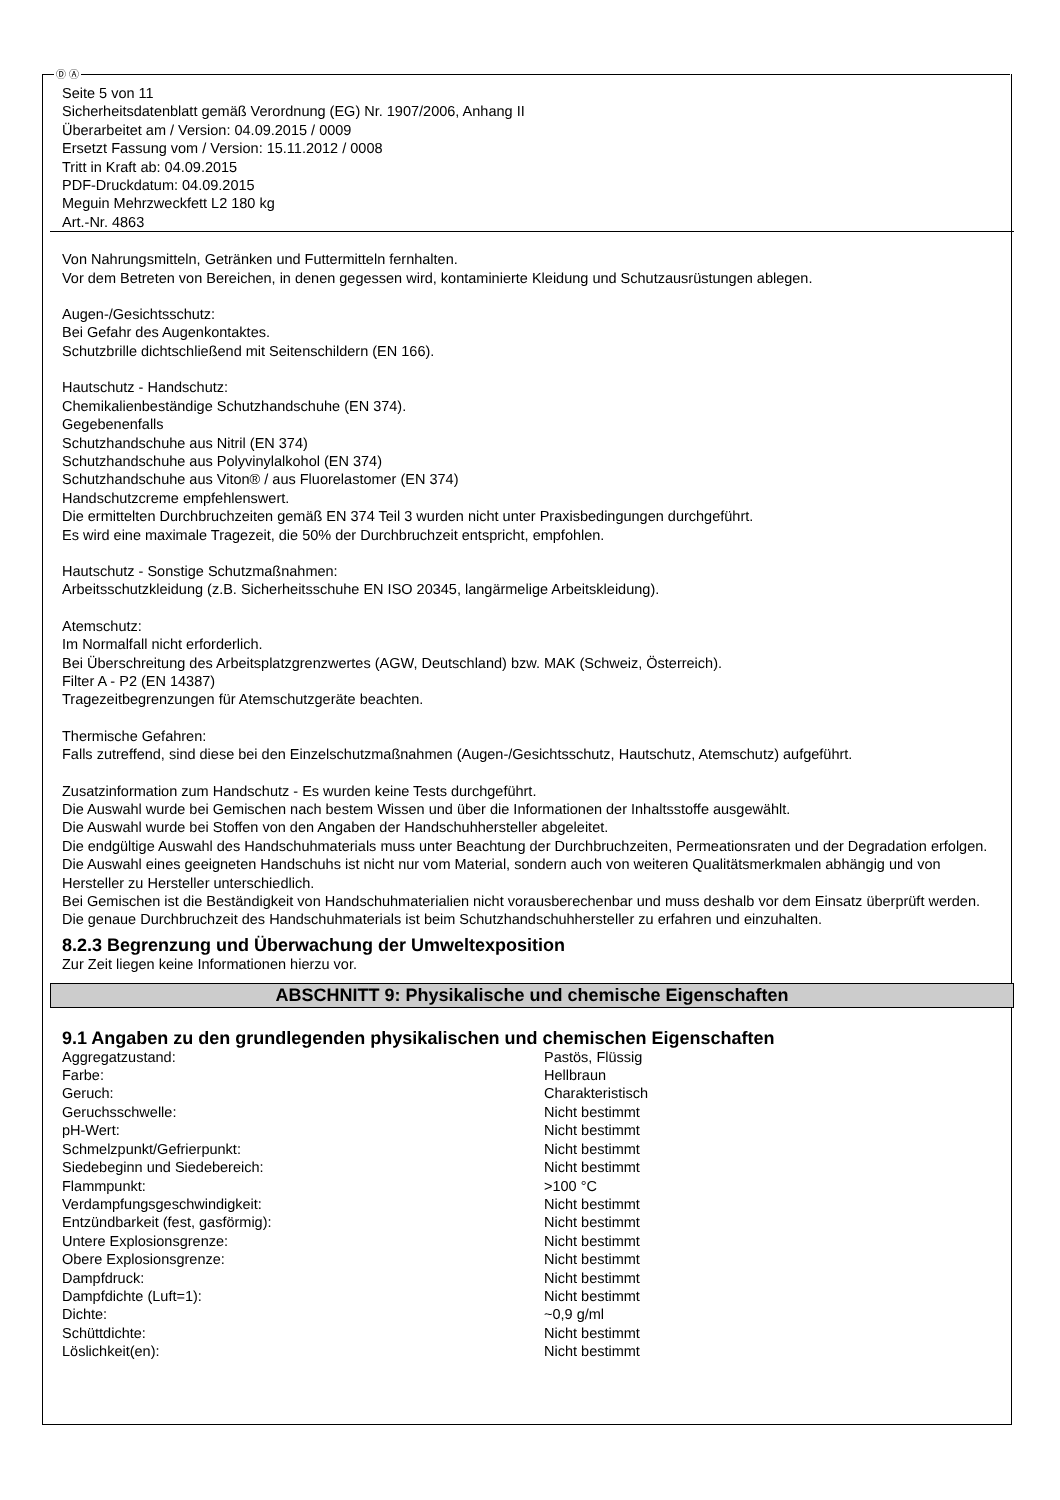Ⓓ Ⓐ
Seite 5 von 11
Sicherheitsdatenblatt gemäß Verordnung (EG) Nr. 1907/2006, Anhang II
Überarbeitet am / Version: 04.09.2015 / 0009
Ersetzt Fassung vom / Version: 15.11.2012 / 0008
Tritt in Kraft ab: 04.09.2015
PDF-Druckdatum: 04.09.2015
Meguin Mehrzweckfett L2 180 kg
Art.-Nr. 4863
Von Nahrungsmitteln, Getränken und Futtermitteln fernhalten.
Vor dem Betreten von Bereichen, in denen gegessen wird, kontaminierte Kleidung und Schutzausrüstungen ablegen.
Augen-/Gesichtsschutz:
Bei Gefahr des Augenkontaktes.
Schutzbrille dichtschließend mit Seitenschildern (EN 166).
Hautschutz - Handschutz:
Chemikalienbeständige Schutzhandschuhe (EN 374).
Gegebenenfalls
Schutzhandschuhe aus Nitril (EN 374)
Schutzhandschuhe aus Polyvinylalkohol (EN 374)
Schutzhandschuhe aus Viton® / aus Fluorelastomer (EN 374)
Handschutzcreme empfehlenswert.
Die ermittelten Durchbruchzeiten gemäß EN 374 Teil 3 wurden nicht unter Praxisbedingungen durchgeführt.
Es wird eine maximale Tragezeit, die 50% der Durchbruchzeit entspricht, empfohlen.
Hautschutz - Sonstige Schutzmaßnahmen:
Arbeitsschutzkleidung (z.B. Sicherheitsschuhe EN ISO 20345, langärmelige Arbeitskleidung).
Atemschutz:
Im Normalfall nicht erforderlich.
Bei Überschreitung des Arbeitsplatzgrenzwertes (AGW, Deutschland) bzw. MAK (Schweiz, Österreich).
Filter A - P2 (EN 14387)
Tragezeitbegrenzungen für Atemschutzgeräte beachten.
Thermische Gefahren:
Falls zutreffend, sind diese bei den Einzelschutzmaßnahmen (Augen-/Gesichtsschutz, Hautschutz, Atemschutz) aufgeführt.
Zusatzinformation zum Handschutz - Es wurden keine Tests durchgeführt.
Die Auswahl wurde bei Gemischen nach bestem Wissen und über die Informationen der Inhaltsstoffe ausgewählt.
Die Auswahl wurde bei Stoffen von den Angaben der Handschuhhersteller abgeleitet.
Die endgültige Auswahl des Handschuhmaterials muss unter Beachtung der Durchbruchzeiten, Permeationsraten und der Degradation erfolgen.
Die Auswahl eines geeigneten Handschuhs ist nicht nur vom Material, sondern auch von weiteren Qualitätsmerkmalen abhängig und von Hersteller zu Hersteller unterschiedlich.
Bei Gemischen ist die Beständigkeit von Handschuhmaterialien nicht vorausberechenbar und muss deshalb vor dem Einsatz überprüft werden.
Die genaue Durchbruchzeit des Handschuhmaterials ist beim Schutzhandschuhhersteller zu erfahren und einzuhalten.
8.2.3 Begrenzung und Überwachung der Umweltexposition
Zur Zeit liegen keine Informationen hierzu vor.
ABSCHNITT 9: Physikalische und chemische Eigenschaften
9.1 Angaben zu den grundlegenden physikalischen und chemischen Eigenschaften
| Aggregatzustand: | Pastös, Flüssig |
| Farbe: | Hellbraun |
| Geruch: | Charakteristisch |
| Geruchsschwelle: | Nicht bestimmt |
| pH-Wert: | Nicht bestimmt |
| Schmelzpunkt/Gefrierpunkt: | Nicht bestimmt |
| Siedebeginn und Siedebereich: | Nicht bestimmt |
| Flammpunkt: | >100 °C |
| Verdampfungsgeschwindigkeit: | Nicht bestimmt |
| Entzündbarkeit (fest, gasförmig): | Nicht bestimmt |
| Untere Explosionsgrenze: | Nicht bestimmt |
| Obere Explosionsgrenze: | Nicht bestimmt |
| Dampfdruck: | Nicht bestimmt |
| Dampfdichte (Luft=1): | Nicht bestimmt |
| Dichte: | ~0,9 g/ml |
| Schüttdichte: | Nicht bestimmt |
| Löslichkeit(en): | Nicht bestimmt |